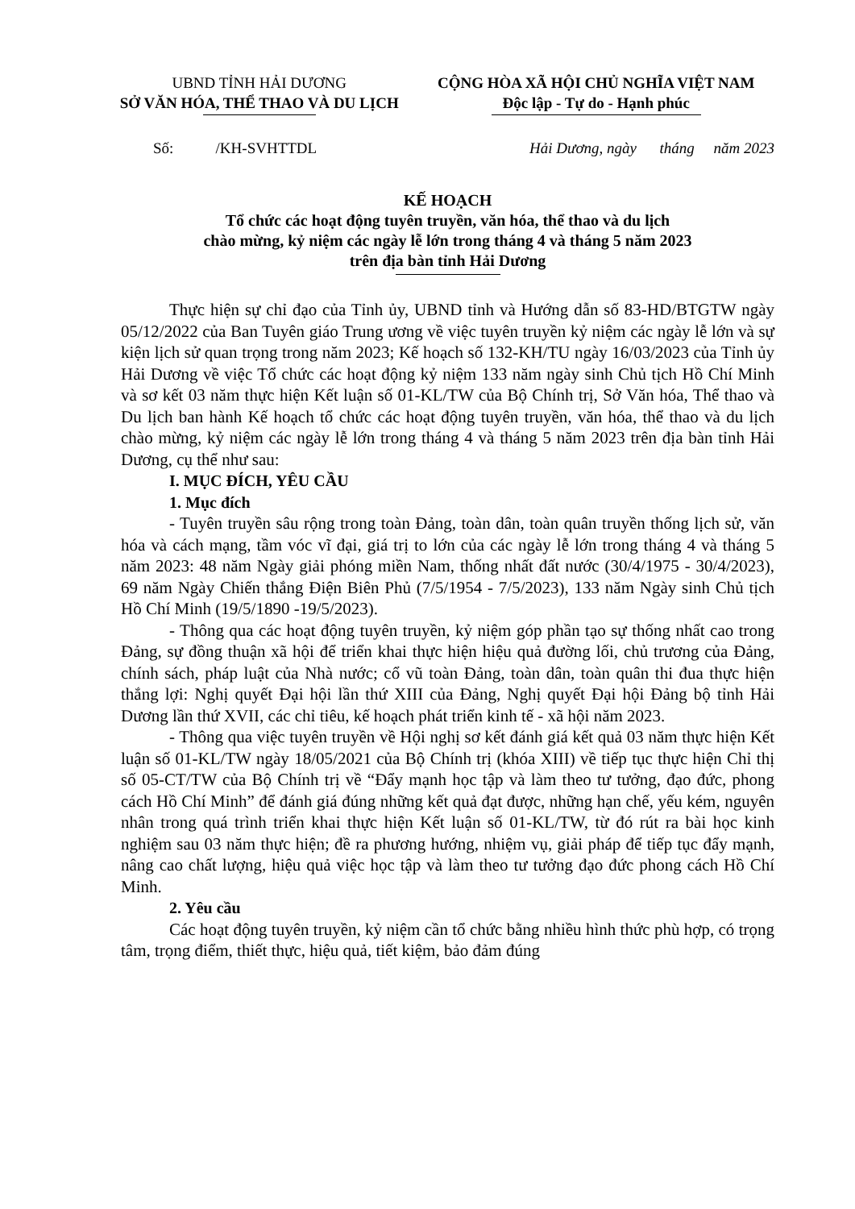UBND TỈNH HẢI DƯƠNG
SỞ VĂN HÓA, THỂ THAO VÀ DU LỊCH
CỘNG HÒA XÃ HỘI CHỦ NGHĨA VIỆT NAM
Độc lập - Tự do - Hạnh phúc
Số: /KH-SVHTTDL Hải Dương, ngày tháng năm 2023
KẾ HOẠCH
Tổ chức các hoạt động tuyên truyền, văn hóa, thể thao và du lịch
chào mừng, kỷ niệm các ngày lễ lớn trong tháng 4 và tháng 5 năm 2023
trên địa bàn tỉnh Hải Dương
Thực hiện sự chỉ đạo của Tỉnh ủy, UBND tỉnh và Hướng dẫn số 83-HD/BTGTW ngày 05/12/2022 của Ban Tuyên giáo Trung ương về việc tuyên truyền kỷ niệm các ngày lễ lớn và sự kiện lịch sử quan trọng trong năm 2023; Kế hoạch số 132-KH/TU ngày 16/03/2023 của Tỉnh ủy Hải Dương về việc Tổ chức các hoạt động kỷ niệm 133 năm ngày sinh Chủ tịch Hồ Chí Minh và sơ kết 03 năm thực hiện Kết luận số 01-KL/TW của Bộ Chính trị, Sở Văn hóa, Thể thao và Du lịch ban hành Kế hoạch tổ chức các hoạt động tuyên truyền, văn hóa, thể thao và du lịch chào mừng, kỷ niệm các ngày lễ lớn trong tháng 4 và tháng 5 năm 2023 trên địa bàn tỉnh Hải Dương, cụ thể như sau:
I. MỤC ĐÍCH, YÊU CẦU
1. Mục đích
- Tuyên truyền sâu rộng trong toàn Đảng, toàn dân, toàn quân truyền thống lịch sử, văn hóa và cách mạng, tầm vóc vĩ đại, giá trị to lớn của các ngày lễ lớn trong tháng 4 và tháng 5 năm 2023: 48 năm Ngày giải phóng miền Nam, thống nhất đất nước (30/4/1975 - 30/4/2023), 69 năm Ngày Chiến thắng Điện Biên Phủ (7/5/1954 - 7/5/2023), 133 năm Ngày sinh Chủ tịch Hồ Chí Minh (19/5/1890 -19/5/2023).
- Thông qua các hoạt động tuyên truyền, kỷ niệm góp phần tạo sự thống nhất cao trong Đảng, sự đồng thuận xã hội để triển khai thực hiện hiệu quả đường lối, chủ trương của Đảng, chính sách, pháp luật của Nhà nước; cổ vũ toàn Đảng, toàn dân, toàn quân thi đua thực hiện thắng lợi: Nghị quyết Đại hội lần thứ XIII của Đảng, Nghị quyết Đại hội Đảng bộ tỉnh Hải Dương lần thứ XVII, các chỉ tiêu, kế hoạch phát triển kinh tế - xã hội năm 2023.
- Thông qua việc tuyên truyền về Hội nghị sơ kết đánh giá kết quả 03 năm thực hiện Kết luận số 01-KL/TW ngày 18/05/2021 của Bộ Chính trị (khóa XIII) về tiếp tục thực hiện Chỉ thị số 05-CT/TW của Bộ Chính trị về “Đẩy mạnh học tập và làm theo tư tưởng, đạo đức, phong cách Hồ Chí Minh” để đánh giá đúng những kết quả đạt được, những hạn chế, yếu kém, nguyên nhân trong quá trình triển khai thực hiện Kết luận số 01-KL/TW, từ đó rút ra bài học kinh nghiệm sau 03 năm thực hiện; đề ra phương hướng, nhiệm vụ, giải pháp để tiếp tục đẩy mạnh, nâng cao chất lượng, hiệu quả việc học tập và làm theo tư tưởng đạo đức phong cách Hồ Chí Minh.
2. Yêu cầu
Các hoạt động tuyên truyền, kỷ niệm cần tổ chức bằng nhiều hình thức phù hợp, có trọng tâm, trọng điểm, thiết thực, hiệu quả, tiết kiệm, bảo đảm đúng